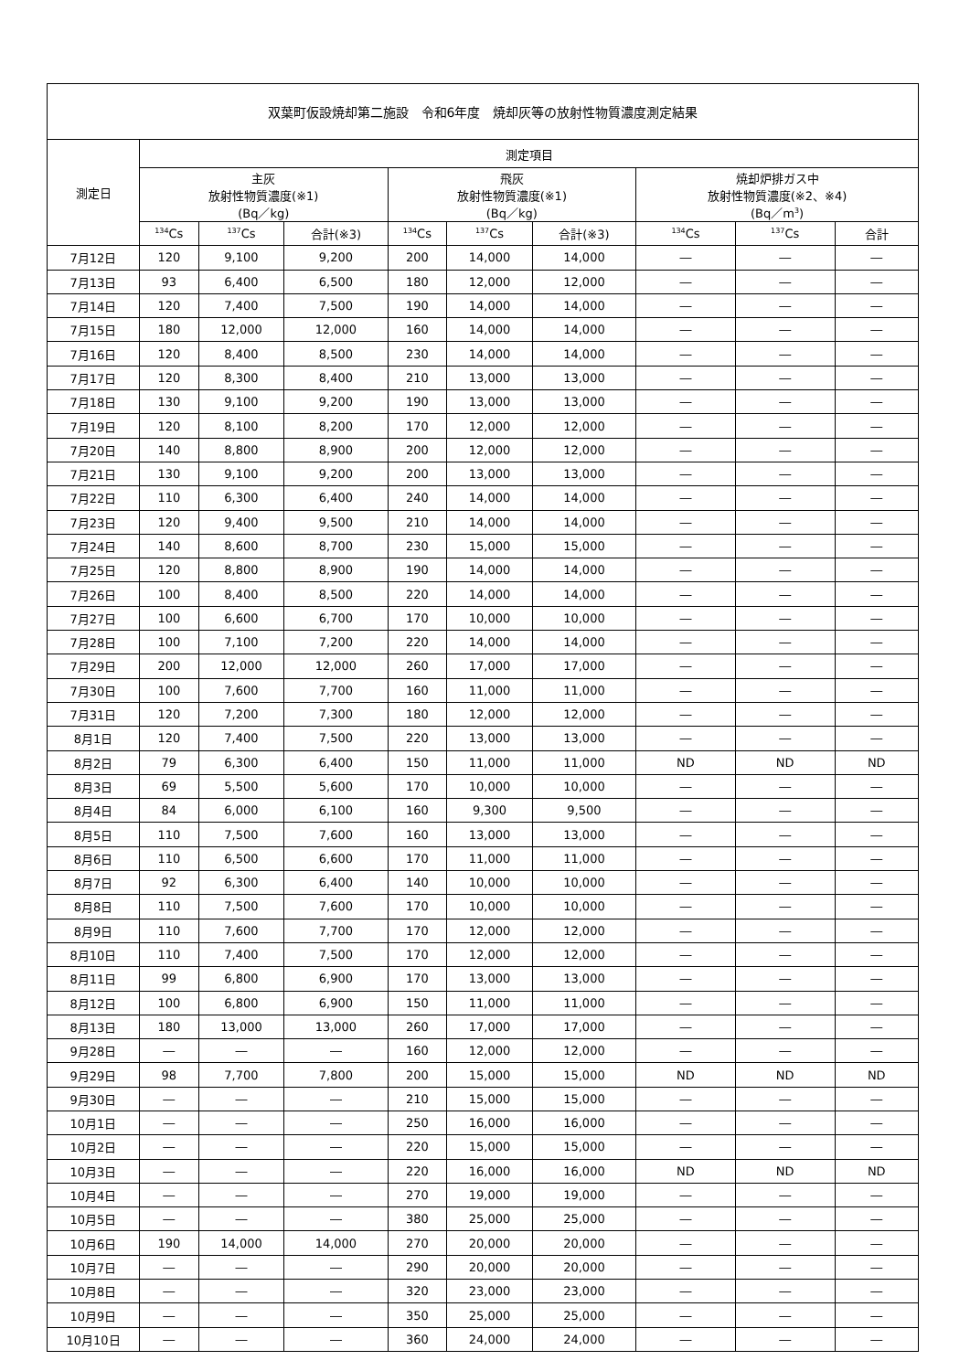| 双葉町仮設焼却第二施設 令和6年度 焼却灰等の放射性物質濃度測定結果 | | | | | | | | | |
| --- | --- | --- | --- | --- | --- | --- | --- | --- | --- |
| 測定日 | 測定項目 | | | | | | | | |
| | 主灰 放射性物質濃度(※1) (Bq／kg) | | | 飛灰 放射性物質濃度(※1) (Bq／kg) | | | 焼却炉排ガス中 放射性物質濃度(※2、※4) (Bq／m<sup>3</sup>) | | |
| | <sup>134</sup>Cs | <sup>137</sup>Cs | 合計(※3) | <sup>134</sup>Cs | <sup>137</sup>Cs | 合計(※3) | <sup>134</sup>Cs | <sup>137</sup>Cs | 合計 |
| 7月12日 | 120 | 9,100 | 9,200 | 200 | 14,000 | 14,000 | ― | ― | ― |
| 7月13日 | 93 | 6,400 | 6,500 | 180 | 12,000 | 12,000 | ― | ― | ― |
| 7月14日 | 120 | 7,400 | 7,500 | 190 | 14,000 | 14,000 | ― | ― | ― |
| 7月15日 | 180 | 12,000 | 12,000 | 160 | 14,000 | 14,000 | ― | ― | ― |
| 7月16日 | 120 | 8,400 | 8,500 | 230 | 14,000 | 14,000 | ― | ― | ― |
| 7月17日 | 120 | 8,300 | 8,400 | 210 | 13,000 | 13,000 | ― | ― | ― |
| 7月18日 | 130 | 9,100 | 9,200 | 190 | 13,000 | 13,000 | ― | ― | ― |
| 7月19日 | 120 | 8,100 | 8,200 | 170 | 12,000 | 12,000 | ― | ― | ― |
| 7月20日 | 140 | 8,800 | 8,900 | 200 | 12,000 | 12,000 | ― | ― | ― |
| 7月21日 | 130 | 9,100 | 9,200 | 200 | 13,000 | 13,000 | ― | ― | ― |
| 7月22日 | 110 | 6,300 | 6,400 | 240 | 14,000 | 14,000 | ― | ― | ― |
| 7月23日 | 120 | 9,400 | 9,500 | 210 | 14,000 | 14,000 | ― | ― | ― |
| 7月24日 | 140 | 8,600 | 8,700 | 230 | 15,000 | 15,000 | ― | ― | ― |
| 7月25日 | 120 | 8,800 | 8,900 | 190 | 14,000 | 14,000 | ― | ― | ― |
| 7月26日 | 100 | 8,400 | 8,500 | 220 | 14,000 | 14,000 | ― | ― | ― |
| 7月27日 | 100 | 6,600 | 6,700 | 170 | 10,000 | 10,000 | ― | ― | ― |
| 7月28日 | 100 | 7,100 | 7,200 | 220 | 14,000 | 14,000 | ― | ― | ― |
| 7月29日 | 200 | 12,000 | 12,000 | 260 | 17,000 | 17,000 | ― | ― | ― |
| 7月30日 | 100 | 7,600 | 7,700 | 160 | 11,000 | 11,000 | ― | ― | ― |
| 7月31日 | 120 | 7,200 | 7,300 | 180 | 12,000 | 12,000 | ― | ― | ― |
| 8月1日 | 120 | 7,400 | 7,500 | 220 | 13,000 | 13,000 | ― | ― | ― |
| 8月2日 | 79 | 6,300 | 6,400 | 150 | 11,000 | 11,000 | ND | ND | ND |
| 8月3日 | 69 | 5,500 | 5,600 | 170 | 10,000 | 10,000 | ― | ― | ― |
| 8月4日 | 84 | 6,000 | 6,100 | 160 | 9,300 | 9,500 | ― | ― | ― |
| 8月5日 | 110 | 7,500 | 7,600 | 160 | 13,000 | 13,000 | ― | ― | ― |
| 8月6日 | 110 | 6,500 | 6,600 | 170 | 11,000 | 11,000 | ― | ― | ― |
| 8月7日 | 92 | 6,300 | 6,400 | 140 | 10,000 | 10,000 | ― | ― | ― |
| 8月8日 | 110 | 7,500 | 7,600 | 170 | 10,000 | 10,000 | ― | ― | ― |
| 8月9日 | 110 | 7,600 | 7,700 | 170 | 12,000 | 12,000 | ― | ― | ― |
| 8月10日 | 110 | 7,400 | 7,500 | 170 | 12,000 | 12,000 | ― | ― | ― |
| 8月11日 | 99 | 6,800 | 6,900 | 170 | 13,000 | 13,000 | ― | ― | ― |
| 8月12日 | 100 | 6,800 | 6,900 | 150 | 11,000 | 11,000 | ― | ― | ― |
| 8月13日 | 180 | 13,000 | 13,000 | 260 | 17,000 | 17,000 | ― | ― | ― |
| 9月28日 | ― | ― | ― | 160 | 12,000 | 12,000 | ― | ― | ― |
| 9月29日 | 98 | 7,700 | 7,800 | 200 | 15,000 | 15,000 | ND | ND | ND |
| 9月30日 | ― | ― | ― | 210 | 15,000 | 15,000 | ― | ― | ― |
| 10月1日 | ― | ― | ― | 250 | 16,000 | 16,000 | ― | ― | ― |
| 10月2日 | ― | ― | ― | 220 | 15,000 | 15,000 | ― | ― | ― |
| 10月3日 | ― | ― | ― | 220 | 16,000 | 16,000 | ND | ND | ND |
| 10月4日 | ― | ― | ― | 270 | 19,000 | 19,000 | ― | ― | ― |
| 10月5日 | ― | ― | ― | 380 | 25,000 | 25,000 | ― | ― | ― |
| 10月6日 | 190 | 14,000 | 14,000 | 270 | 20,000 | 20,000 | ― | ― | ― |
| 10月7日 | ― | ― | ― | 290 | 20,000 | 20,000 | ― | ― | ― |
| 10月8日 | ― | ― | ― | 320 | 23,000 | 23,000 | ― | ― | ― |
| 10月9日 | ― | ― | ― | 350 | 25,000 | 25,000 | ― | ― | ― |
| 10月10日 | ― | ― | ― | 360 | 24,000 | 24,000 | ― | ― | ― |